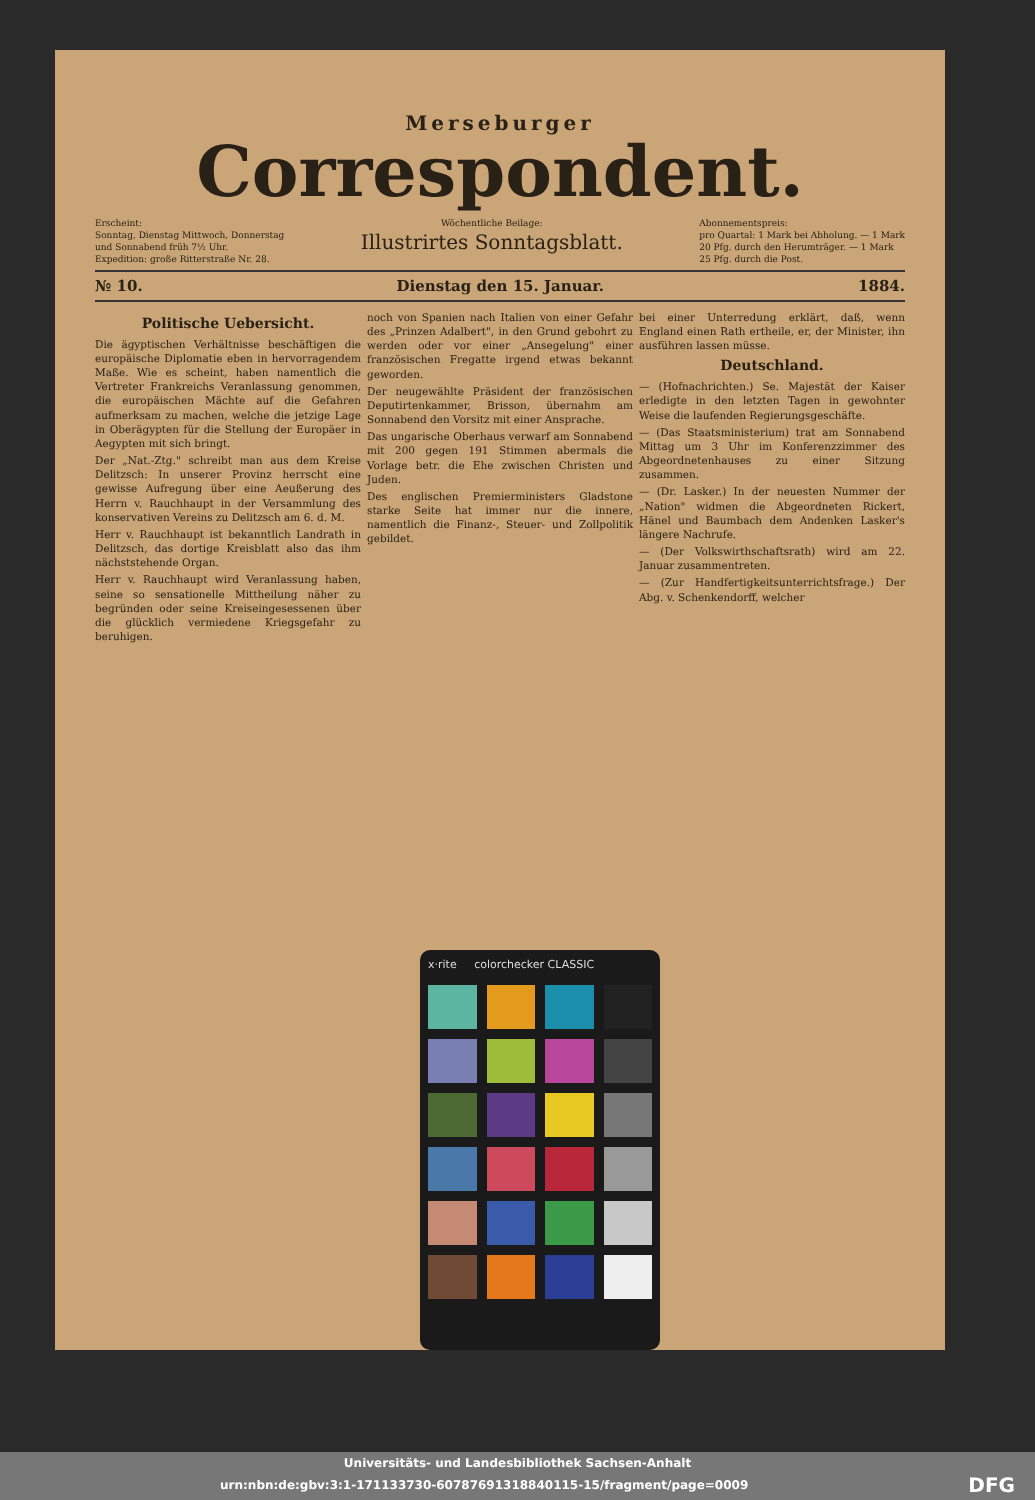Merseburger
Correspondent.
Erscheint:
Sonntag, Dienstag Mittwoch, Donnerstag
und Sonnabend früh 7½ Uhr.
Expedition: große Ritterstraße Nr. 28.
Wöchentliche Beilage:
Illustrirtes Sonntagsblatt.
Abonnementspreis:
pro Quartal: 1 Mark bei Abholung. — 1 Mark
20 Pfg. durch den Herumträger. — 1 Mark
25 Pfg. durch die Post.
№ 10. Dienstag den 15. Januar. 1884.
Politische Uebersicht.
Die ägyptischen Verhältnisse beschäftigen die europäische Diplomatie eben in hervorragendem Maße. Wie es scheint, haben namentlich die Vertreter Frankreichs Veranlassung genommen, die europäischen Mächte auf die Gefahren aufmerksam zu machen, welche die jetzige Lage in Oberägypten für die Stellung der Europäer in Aegypten mit sich bringt.
Der „Nat.-Ztg." schreibt man aus dem Kreise Delitzsch: In unserer Provinz herrscht eine gewisse Aufregung über eine Aeußerung des Herrn v. Rauchhaupt in der Versammlung des konservativen Vereins zu Delitzsch am 6. d. M.
Herr v. Rauchhaupt ist bekanntlich Landrath in Delitzsch, das dortige Kreisblatt also das ihm nächststehende Organ.
Herr v. Rauchhaupt wird Veranlassung haben, seine so sensationelle Mittheilung näher zu begründen oder seine Kreiseingesessenen über die glücklich vermiedene Kriegsgefahr zu beruhigen.
noch von Spanien nach Italien von einer Gefahr des „Prinzen Adalbert", in den Grund gebohrt zu werden oder vor einer „Ansegelung" einer französischen Fregatte irgend etwas bekannt geworden.
Der neugewählte Präsident der französischen Deputirtenkammer, Brisson, übernahm am Sonnabend den Vorsitz mit einer Ansprache.
Das ungarische Oberhaus verwarf am Sonnabend mit 200 gegen 191 Stimmen abermals die Vorlage betr. die Ehe zwischen Christen und Juden.
Des englischen Premierministers Gladstone starke Seite hat immer nur die innere, namentlich die Finanz-, Steuer- und Zollpolitik gebildet.
bei einer Unterredung erklärt, daß, wenn England einen Rath ertheile, er, der Minister, ihn ausführen lassen müsse.
Deutschland.
— (Hofnachrichten.) Se. Majestät der Kaiser erledigte in den letzten Tagen in gewohnter Weise die laufenden Regierungsgeschäfte.
— (Das Staatsministerium) trat am Sonnabend Mittag um 3 Uhr im Konferenzzimmer des Abgeordnetenhauses zu einer Sitzung zusammen.
— (Dr. Lasker.) In der neuesten Nummer der „Nation" widmen die Abgeordneten Rickert, Hänel und Baumbach dem Andenken Lasker's längere Nachrufe.
— (Der Volkswirthschaftsrath) wird am 22. Januar zusammentreten.
— (Zur Handfertigkeitsunterrichtsfrage.) Der Abg. v. Schenkendorff, welcher
x·rite colorchecker CLASSIC
Universitäts- und Landesbibliothek Sachsen-Anhalt
urn:nbn:de:gbv:3:1-171133730-60787691318840115-15/fragment/page=0009 DFG